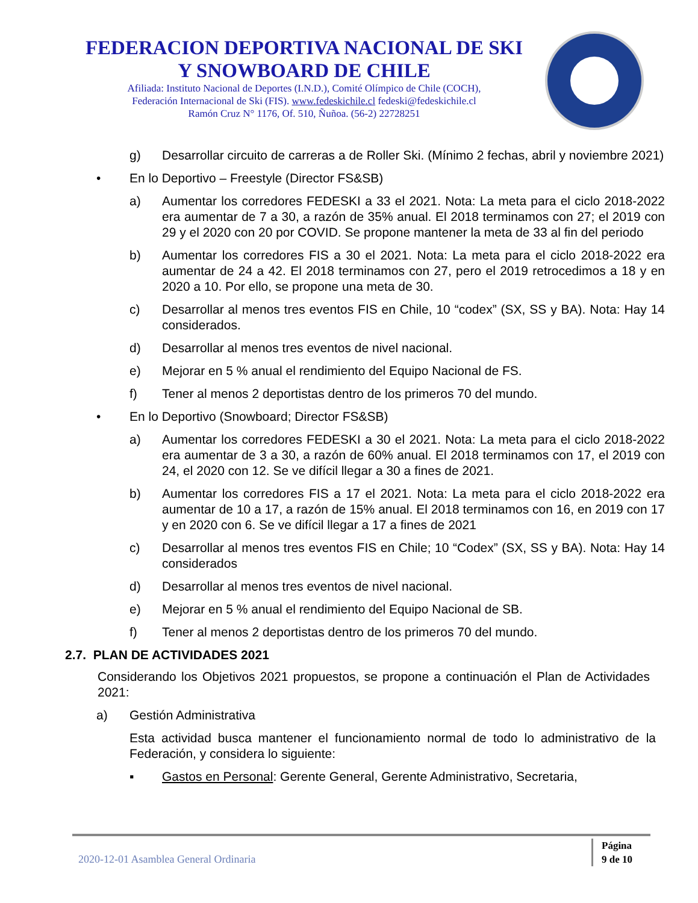FEDERACION DEPORTIVA NACIONAL DE SKI
Y SNOWBOARD DE CHILE
Afiliada: Instituto Nacional de Deportes (I.N.D.), Comité Olímpico de Chile (COCH),
Federación Internacional de Ski (FIS). www.fedeskichile.cl fedeski@fedeskichile.cl
Ramón Cruz N° 1176, Of. 510, Ñuñoa. (56-2) 22728251
g) Desarrollar circuito de carreras a de Roller Ski. (Mínimo 2 fechas, abril y noviembre 2021)
• En lo Deportivo – Freestyle (Director FS&SB)
a) Aumentar los corredores FEDESKI a 33 el 2021. Nota: La meta para el ciclo 2018-2022 era aumentar de 7 a 30, a razón de 35% anual. El 2018 terminamos con 27; el 2019 con 29 y el 2020 con 20 por COVID. Se propone mantener la meta de 33 al fin del periodo
b) Aumentar los corredores FIS a 30 el 2021. Nota: La meta para el ciclo 2018-2022 era aumentar de 24 a 42. El 2018 terminamos con 27, pero el 2019 retrocedimos a 18 y en 2020 a 10. Por ello, se propone una meta de 30.
c) Desarrollar al menos tres eventos FIS en Chile, 10 “codex” (SX, SS y BA). Nota: Hay 14 considerados.
d) Desarrollar al menos tres eventos de nivel nacional.
e) Mejorar en 5 % anual el rendimiento del Equipo Nacional de FS.
f) Tener al menos 2 deportistas dentro de los primeros 70 del mundo.
• En lo Deportivo (Snowboard; Director FS&SB)
a) Aumentar los corredores FEDESKI a 30 el 2021. Nota: La meta para el ciclo 2018-2022 era aumentar de 3 a 30, a razón de 60% anual. El 2018 terminamos con 17, el 2019 con 24, el 2020 con 12. Se ve difícil llegar a 30 a fines de 2021.
b) Aumentar los corredores FIS a 17 el 2021. Nota: La meta para el ciclo 2018-2022 era aumentar de 10 a 17, a razón de 15% anual. El 2018 terminamos con 16, en 2019 con 17 y en 2020 con 6. Se ve difícil llegar a 17 a fines de 2021
c) Desarrollar al menos tres eventos FIS en Chile; 10 “Codex” (SX, SS y BA). Nota: Hay 14 considerados
d) Desarrollar al menos tres eventos de nivel nacional.
e) Mejorar en 5 % anual el rendimiento del Equipo Nacional de SB.
f) Tener al menos 2 deportistas dentro de los primeros 70 del mundo.
2.7. PLAN DE ACTIVIDADES 2021
Considerando los Objetivos 2021 propuestos, se propone a continuación el Plan de Actividades 2021:
a) Gestión Administrativa
Esta actividad busca mantener el funcionamiento normal de todo lo administrativo de la Federación, y considera lo siguiente:
▪ Gastos en Personal: Gerente General, Gerente Administrativo, Secretaria,
2020-12-01 Asamblea General Ordinaria
Página
9 de 10